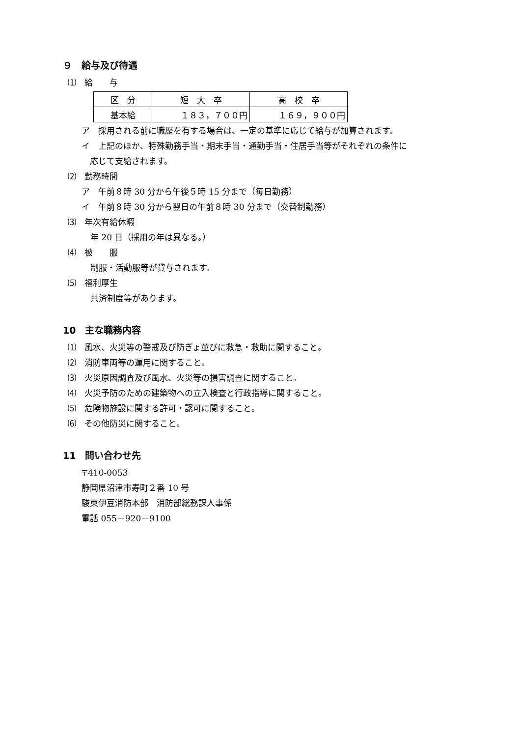９　給与及び待遇
⑴　給　　与
| 区 分 | 短 大 卒 | 高 校 卒 |
| 基本給 | １８３，７００円 | １６９，９００円 |
ア　採用される前に職歴を有する場合は、一定の基準に応じて給与が加算されます。
イ　上記のほか、特殊勤務手当・期末手当・通勤手当・住居手当等がそれぞれの条件に
　応じて支給されます。
⑵　勤務時間
ア　午前８時 30 分から午後５時 15 分まで（毎日勤務）
イ　午前８時 30 分から翌日の午前８時 30 分まで（交替制勤務）
⑶　年次有給休暇
年 20 日（採用の年は異なる。）
⑷　被　　服
制服・活動服等が貸与されます。
⑸　福利厚生
共済制度等があります。
10　主な職務内容
⑴　風水、火災等の警戒及び防ぎょ並びに救急・救助に関すること。
⑵　消防車両等の運用に関すること。
⑶　火災原因調査及び風水、火災等の損害調査に関すること。
⑷　火災予防のための建築物への立入検査と行政指導に関すること。
⑸　危険物施設に関する許可・認可に関すること。
⑹　その他防災に関すること。
11　問い合わせ先
〒410-0053
静岡県沼津市寿町２番 10 号
駿東伊豆消防本部　消防部総務課人事係
電話 055－920－9100